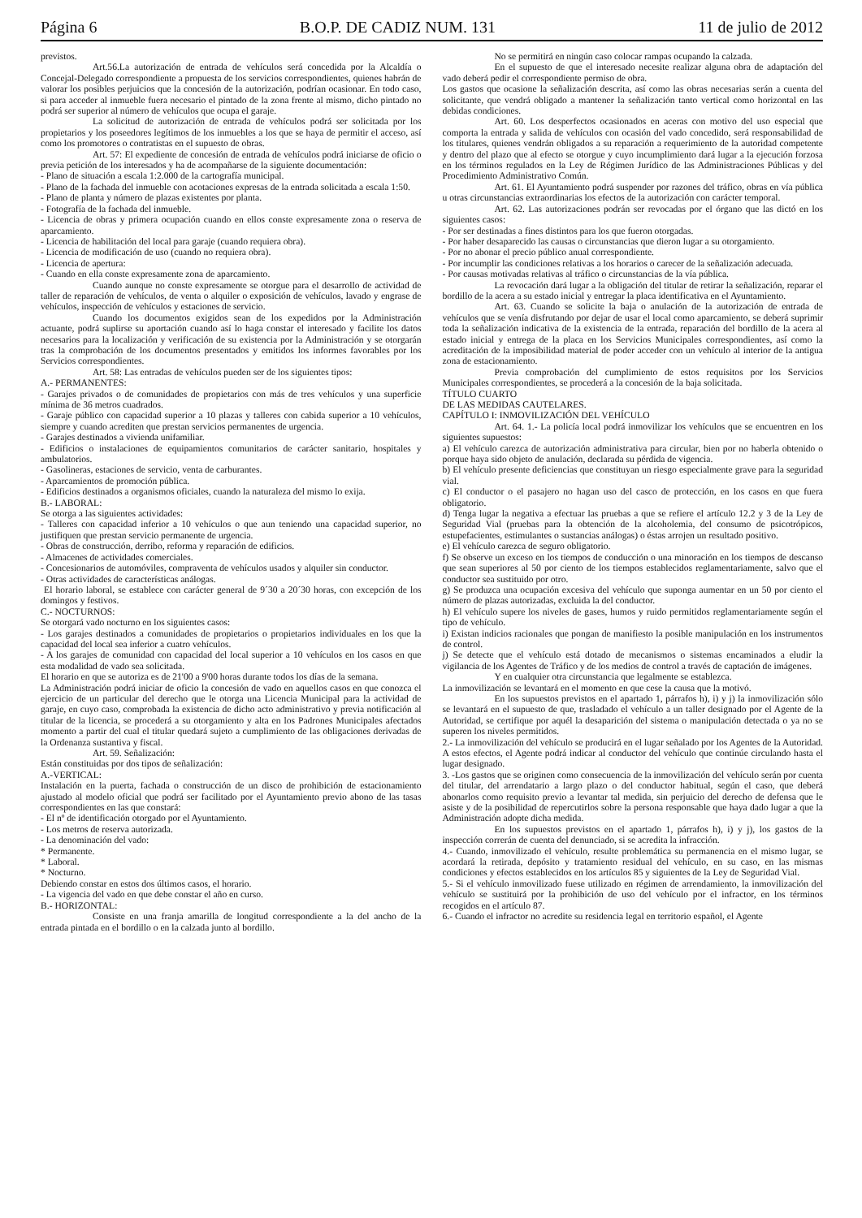Página 6 B.O.P. DE CADIZ NUM. 131 11 de julio de 2012
previstos.
Art.56.La autorización de entrada de vehículos será concedida por la Alcaldía o Concejal-Delegado correspondiente a propuesta de los servicios correspondientes, quienes habrán de valorar los posibles perjuicios que la concesión de la autorización, podrían ocasionar. En todo caso, si para acceder al inmueble fuera necesario el pintado de la zona frente al mismo, dicho pintado no podrá ser superior al número de vehículos que ocupa el garaje.
La solicitud de autorización de entrada de vehículos podrá ser solicitada por los propietarios y los poseedores legítimos de los inmuebles a los que se haya de permitir el acceso, así como los promotores o contratistas en el supuesto de obras.
Art. 57: El expediente de concesión de entrada de vehículos podrá iniciarse de oficio o previa petición de los interesados y ha de acompañarse de la siguiente documentación:
- Plano de situación a escala 1:2.000 de la cartografía municipal.
- Plano de la fachada del inmueble con acotaciones expresas de la entrada solicitada a escala 1:50.
- Plano de planta y número de plazas existentes por planta.
- Fotografía de la fachada del inmueble.
- Licencia de obras y primera ocupación cuando en ellos conste expresamente zona o reserva de aparcamiento.
- Licencia de habilitación del local para garaje (cuando requiera obra).
- Licencia de modificación de uso (cuando no requiera obra).
- Licencia de apertura:
- Cuando en ella conste expresamente zona de aparcamiento.
Cuando aunque no conste expresamente se otorgue para el desarrollo de actividad de taller de reparación de vehículos, de venta o alquiler o exposición de vehículos, lavado y engrase de vehículos, inspección de vehículos y estaciones de servicio.
Cuando los documentos exigidos sean de los expedidos por la Administración actuante, podrá suplirse su aportación cuando así lo haga constar el interesado y facilite los datos necesarios para la localización y verificación de su existencia por la Administración y se otorgarán tras la comprobación de los documentos presentados y emitidos los informes favorables por los Servicios correspondientes.
Art. 58: Las entradas de vehículos pueden ser de los siguientes tipos:
A.- PERMANENTES:
- Garajes privados o de comunidades de propietarios con más de tres vehículos y una superficie mínima de 36 metros cuadrados.
- Garaje público con capacidad superior a 10 plazas y talleres con cabida superior a 10 vehículos, siempre y cuando acrediten que prestan servicios permanentes de urgencia.
- Garajes destinados a vivienda unifamiliar.
- Edificios o instalaciones de equipamientos comunitarios de carácter sanitario, hospitales y ambulatorios.
- Gasolineras, estaciones de servicio, venta de carburantes.
- Aparcamientos de promoción pública.
- Edificios destinados a organismos oficiales, cuando la naturaleza del mismo lo exija.
B.- LABORAL:
Se otorga a las siguientes actividades:
- Talleres con capacidad inferior a 10 vehículos o que aun teniendo una capacidad superior, no justifiquen que prestan servicio permanente de urgencia.
- Obras de construcción, derribo, reforma y reparación de edificios.
- Almacenes de actividades comerciales.
- Concesionarios de automóviles, compraventa de vehículos usados y alquiler sin conductor.
- Otras actividades de características análogas.
El horario laboral, se establece con carácter general de 9´30 a 20´30 horas, con excepción de los domingos y festivos.
C.- NOCTURNOS:
Se otorgará vado nocturno en los siguientes casos:
- Los garajes destinados a comunidades de propietarios o propietarios individuales en los que la capacidad del local sea inferior a cuatro vehículos.
- A los garajes de comunidad con capacidad del local superior a 10 vehículos en los casos en que esta modalidad de vado sea solicitada.
El horario en que se autoriza es de 21'00 a 9'00 horas durante todos los días de la semana.
La Administración podrá iniciar de oficio la concesión de vado en aquellos casos en que conozca el ejercicio de un particular del derecho que le otorga una Licencia Municipal para la actividad de garaje, en cuyo caso, comprobada la existencia de dicho acto administrativo y previa notificación al titular de la licencia, se procederá a su otorgamiento y alta en los Padrones Municipales afectados momento a partir del cual el titular quedará sujeto a cumplimiento de las obligaciones derivadas de la Ordenanza sustantiva y fiscal.
Art. 59. Señalización:
Están constituidas por dos tipos de señalización:
A.-VERTICAL:
Instalación en la puerta, fachada o construcción de un disco de prohibición de estacionamiento ajustado al modelo oficial que podrá ser facilitado por el Ayuntamiento previo abono de las tasas correspondientes en las que constará:
- El nº de identificación otorgado por el Ayuntamiento.
- Los metros de reserva autorizada.
- La denominación del vado:
* Permanente.
* Laboral.
* Nocturno.
Debiendo constar en estos dos últimos casos, el horario.
- La vigencia del vado en que debe constar el año en curso.
B.- HORIZONTAL:
Consiste en una franja amarilla de longitud correspondiente a la del ancho de la entrada pintada en el bordillo o en la calzada junto al bordillo.
No se permitirá en ningún caso colocar rampas ocupando la calzada.
En el supuesto de que el interesado necesite realizar alguna obra de adaptación del vado deberá pedir el correspondiente permiso de obra.
Los gastos que ocasione la señalización descrita, así como las obras necesarias serán a cuenta del solicitante, que vendrá obligado a mantener la señalización tanto vertical como horizontal en las debidas condiciones.
Art. 60. Los desperfectos ocasionados en aceras con motivo del uso especial que comporta la entrada y salida de vehículos con ocasión del vado concedido, será responsabilidad de los titulares, quienes vendrán obligados a su reparación a requerimiento de la autoridad competente y dentro del plazo que al efecto se otorgue y cuyo incumplimiento dará lugar a la ejecución forzosa en los términos regulados en la Ley de Régimen Jurídico de las Administraciones Públicas y del Procedimiento Administrativo Común.
Art. 61. El Ayuntamiento podrá suspender por razones del tráfico, obras en vía pública u otras circunstancias extraordinarias los efectos de la autorización con carácter temporal.
Art. 62. Las autorizaciones podrán ser revocadas por el órgano que las dictó en los siguientes casos:
- Por ser destinadas a fines distintos para los que fueron otorgadas.
- Por haber desaparecido las causas o circunstancias que dieron lugar a su otorgamiento.
- Por no abonar el precio público anual correspondiente.
- Por incumplir las condiciones relativas a los horarios o carecer de la señalización adecuada.
- Por causas motivadas relativas al tráfico o circunstancias de la vía pública.
La revocación dará lugar a la obligación del titular de retirar la señalización, reparar el bordillo de la acera a su estado inicial y entregar la placa identificativa en el Ayuntamiento.
Art. 63. Cuando se solicite la baja o anulación de la autorización de entrada de vehículos que se venía disfrutando por dejar de usar el local como aparcamiento, se deberá suprimir toda la señalización indicativa de la existencia de la entrada, reparación del bordillo de la acera al estado inicial y entrega de la placa en los Servicios Municipales correspondientes, así como la acreditación de la imposibilidad material de poder acceder con un vehículo al interior de la antigua zona de estacionamiento.
Previa comprobación del cumplimiento de estos requisitos por los Servicios Municipales correspondientes, se procederá a la concesión de la baja solicitada.
TÍTULO CUARTO
DE LAS MEDIDAS CAUTELARES.
CAPÍTULO I: INMOVILIZACIÓN DEL VEHÍCULO
Art. 64. 1.- La policía local podrá inmovilizar los vehículos que se encuentren en los siguientes supuestos:
a) El vehículo carezca de autorización administrativa para circular, bien por no haberla obtenido o porque haya sido objeto de anulación, declarada su pérdida de vigencia.
b) El vehículo presente deficiencias que constituyan un riesgo especialmente grave para la seguridad vial.
c) El conductor o el pasajero no hagan uso del casco de protección, en los casos en que fuera obligatorio.
d) Tenga lugar la negativa a efectuar las pruebas a que se refiere el artículo 12.2 y 3 de la Ley de Seguridad Vial (pruebas para la obtención de la alcoholemia, del consumo de psicotrópicos, estupefacientes, estimulantes o sustancias análogas) o éstas arrojen un resultado positivo.
e) El vehículo carezca de seguro obligatorio.
f) Se observe un exceso en los tiempos de conducción o una minoración en los tiempos de descanso que sean superiores al 50 por ciento de los tiempos establecidos reglamentariamente, salvo que el conductor sea sustituido por otro.
g) Se produzca una ocupación excesiva del vehículo que suponga aumentar en un 50 por ciento el número de plazas autorizadas, excluida la del conductor.
h) El vehículo supere los niveles de gases, humos y ruido permitidos reglamentariamente según el tipo de vehículo.
i) Existan indicios racionales que pongan de manifiesto la posible manipulación en los instrumentos de control.
j) Se detecte que el vehículo está dotado de mecanismos o sistemas encaminados a eludir la vigilancia de los Agentes de Tráfico y de los medios de control a través de captación de imágenes.
Y en cualquier otra circunstancia que legalmente se establezca.
La inmovilización se levantará en el momento en que cese la causa que la motivó.
En los supuestos previstos en el apartado 1, párrafos h), i) y j) la inmovilización sólo se levantará en el supuesto de que, trasladado el vehículo a un taller designado por el Agente de la Autoridad, se certifique por aquél la desaparición del sistema o manipulación detectada o ya no se superen los niveles permitidos.
2.- La inmovilización del vehículo se producirá en el lugar señalado por los Agentes de la Autoridad. A estos efectos, el Agente podrá indicar al conductor del vehículo que continúe circulando hasta el lugar designado.
3. -Los gastos que se originen como consecuencia de la inmovilización del vehículo serán por cuenta del titular, del arrendatario a largo plazo o del conductor habitual, según el caso, que deberá abonarlos como requisito previo a levantar tal medida, sin perjuicio del derecho de defensa que le asiste y de la posibilidad de repercutirlos sobre la persona responsable que haya dado lugar a que la Administración adopte dicha medida.
En los supuestos previstos en el apartado 1, párrafos h), i) y j), los gastos de la inspección correrán de cuenta del denunciado, si se acredita la infracción.
4.- Cuando, inmovilizado el vehículo, resulte problemática su permanencia en el mismo lugar, se acordará la retirada, depósito y tratamiento residual del vehículo, en su caso, en las mismas condiciones y efectos establecidos en los artículos 85 y siguientes de la Ley de Seguridad Vial.
5.- Si el vehículo inmovilizado fuese utilizado en régimen de arrendamiento, la inmovilización del vehículo se sustituirá por la prohibición de uso del vehículo por el infractor, en los términos recogidos en el artículo 87.
6.- Cuando el infractor no acredite su residencia legal en territorio español, el Agente